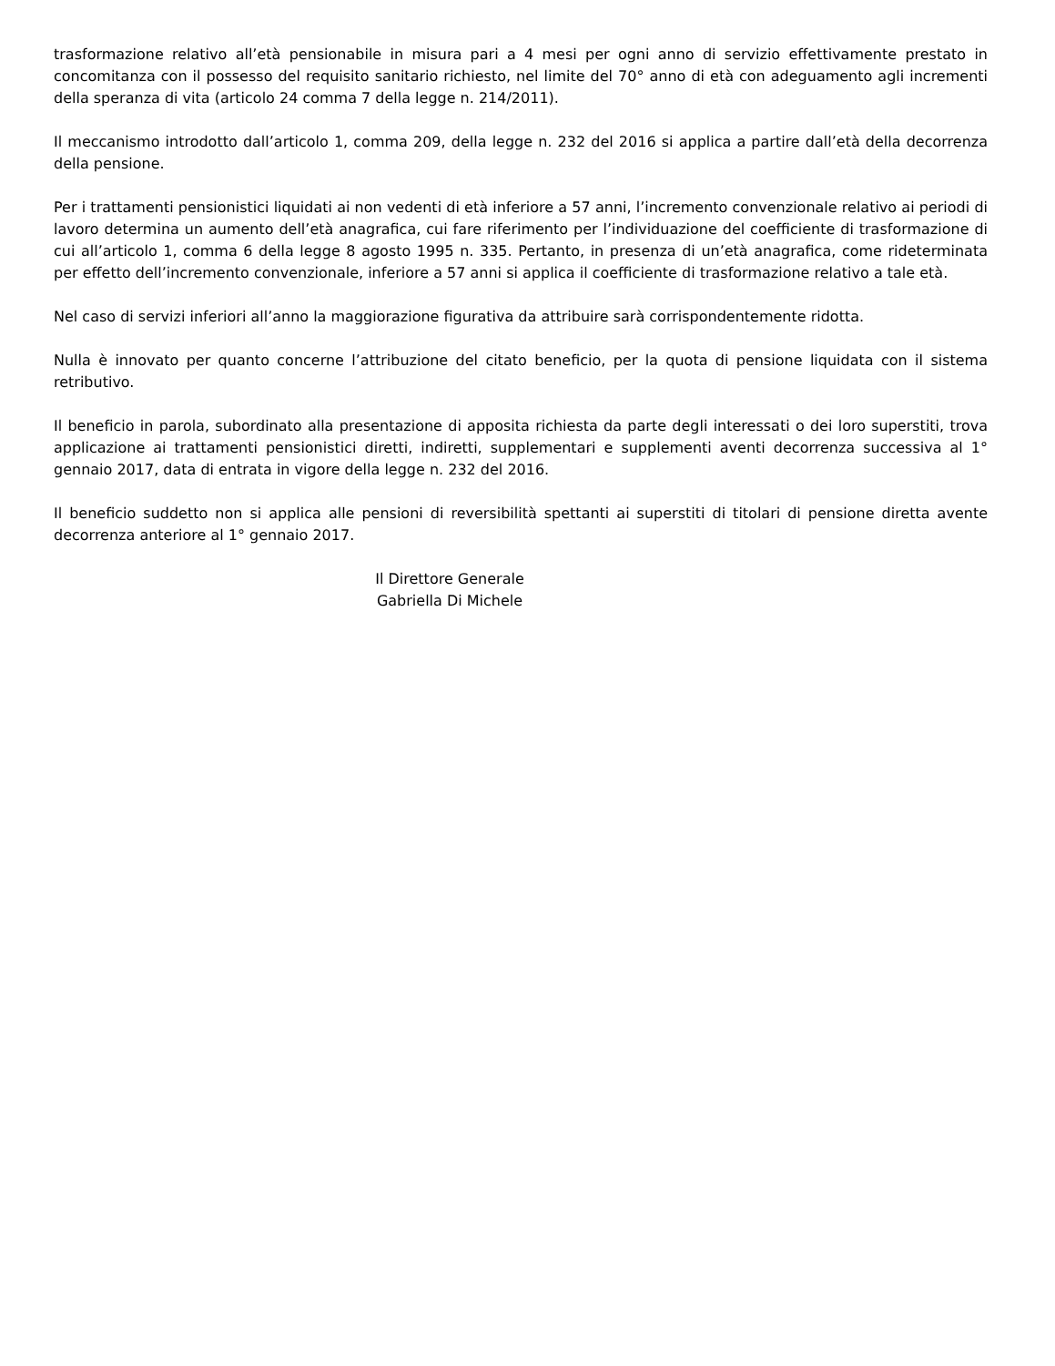trasformazione relativo all’età pensionabile in misura pari a 4 mesi per ogni anno di servizio effettivamente prestato in concomitanza con il possesso del requisito sanitario richiesto, nel limite del 70° anno di età con adeguamento agli incrementi della speranza di vita (articolo 24 comma 7 della legge n. 214/2011).
Il meccanismo introdotto dall’articolo 1, comma 209, della legge n. 232 del 2016 si applica a partire dall’età della decorrenza della pensione.
Per i trattamenti pensionistici liquidati ai non vedenti di età inferiore a 57 anni, l’incremento convenzionale relativo ai periodi di lavoro determina un aumento dell’età anagrafica, cui fare riferimento per l’individuazione del coefficiente di trasformazione di cui all’articolo 1, comma 6 della legge 8 agosto 1995 n. 335. Pertanto, in presenza di un’età anagrafica, come rideterminata per effetto dell’incremento convenzionale, inferiore a 57 anni si applica il coefficiente di trasformazione relativo a tale età.
Nel caso di servizi inferiori all’anno la maggiorazione figurativa da attribuire sarà corrispondentemente ridotta.
Nulla è innovato per quanto concerne l’attribuzione del citato beneficio, per la quota di pensione liquidata con il sistema retributivo.
Il beneficio in parola, subordinato alla presentazione di apposita richiesta da parte degli interessati o dei loro superstiti, trova applicazione ai trattamenti pensionistici diretti, indiretti, supplementari e supplementi aventi decorrenza successiva al 1° gennaio 2017, data di entrata in vigore della legge n. 232 del 2016.
Il beneficio suddetto non si applica alle pensioni di reversibilità spettanti ai superstiti di titolari di pensione diretta avente decorrenza anteriore al 1° gennaio 2017.
Il Direttore Generale
Gabriella Di Michele